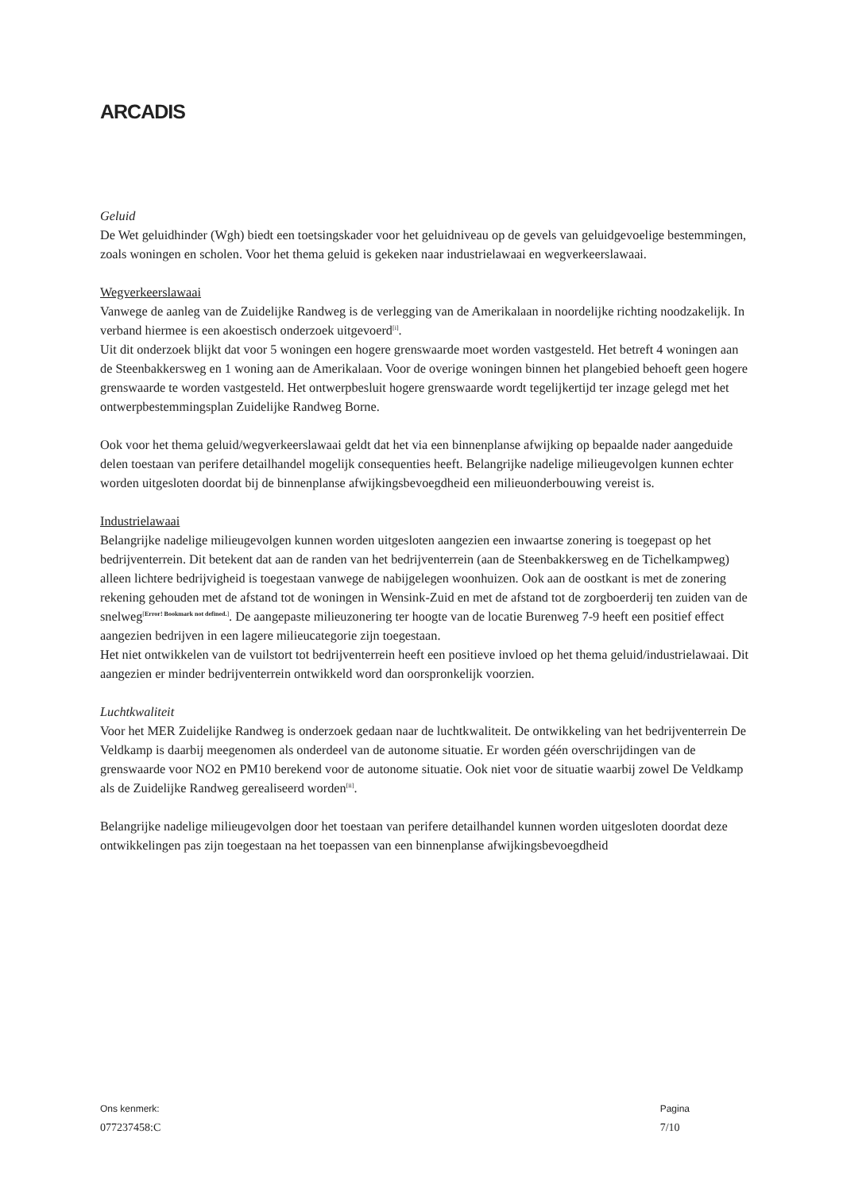ARCADIS
Geluid
De Wet geluidhinder (Wgh) biedt een toetsingskader voor het geluidniveau op de gevels van geluidgevoelige bestemmingen, zoals woningen en scholen. Voor het thema geluid is gekeken naar industrielawaai en wegverkeerslawaai.
Wegverkeerslawaai
Vanwege de aanleg van de Zuidelijke Randweg is de verlegging van de Amerikalaan in noordelijke richting noodzakelijk. In verband hiermee is een akoestisch onderzoek uitgevoerd<sup>[i]</sup>.
Uit dit onderzoek blijkt dat voor 5 woningen een hogere grenswaarde moet worden vastgesteld. Het betreft 4 woningen aan de Steenbakkersweg en 1 woning aan de Amerikalaan. Voor de overige woningen binnen het plangebied behoeft geen hogere grenswaarde te worden vastgesteld. Het ontwerpbesluit hogere grenswaarde wordt tegelijkertijd ter inzage gelegd met het ontwerpbestemmingsplan Zuidelijke Randweg Borne.
Ook voor het thema geluid/wegverkeerslawaai geldt dat het via een binnenplanse afwijking op bepaalde nader aangeduide delen toestaan van perifere detailhandel mogelijk consequenties heeft. Belangrijke nadelige milieugevolgen kunnen echter worden uitgesloten doordat bij de binnenplanse afwijkingsbevoegdheid een milieuonderbouwing vereist is.
Industrielawaai
Belangrijke nadelige milieugevolgen kunnen worden uitgesloten aangezien een inwaartse zonering is toegepast op het bedrijventerrein. Dit betekent dat aan de randen van het bedrijventerrein (aan de Steenbakkersweg en de Tichelkampweg) alleen lichtere bedrijvigheid is toegestaan vanwege de nabijgelegen woonhuizen. Ook aan de oostkant is met de zonering rekening gehouden met de afstand tot de woningen in Wensink-Zuid en met de afstand tot de zorgboerderij ten zuiden van de snelweg<sup>[Error! Bookmark not defined.]</sup>. De aangepaste milieuzonering ter hoogte van de locatie Burenweg 7-9 heeft een positief effect aangezien bedrijven in een lagere milieucategorie zijn toegestaan.
Het niet ontwikkelen van de vuilstort tot bedrijventerrein heeft een positieve invloed op het thema geluid/industrielawaai. Dit aangezien er minder bedrijventerrein ontwikkeld word dan oorspronkelijk voorzien.
Luchtkwaliteit
Voor het MER Zuidelijke Randweg is onderzoek gedaan naar de luchtkwaliteit. De ontwikkeling van het bedrijventerrein De Veldkamp is daarbij meegenomen als onderdeel van de autonome situatie. Er worden géén overschrijdingen van de grenswaarde voor NO2 en PM10 berekend voor de autonome situatie. Ook niet voor de situatie waarbij zowel De Veldkamp als de Zuidelijke Randweg gerealiseerd worden<sup>[ii]</sup>.
Belangrijke nadelige milieugevolgen door het toestaan van perifere detailhandel kunnen worden uitgesloten doordat deze ontwikkelingen pas zijn toegestaan na het toepassen van een binnenplanse afwijkingsbevoegdheid
Ons kenmerk:
077237458:C
Pagina
7/10